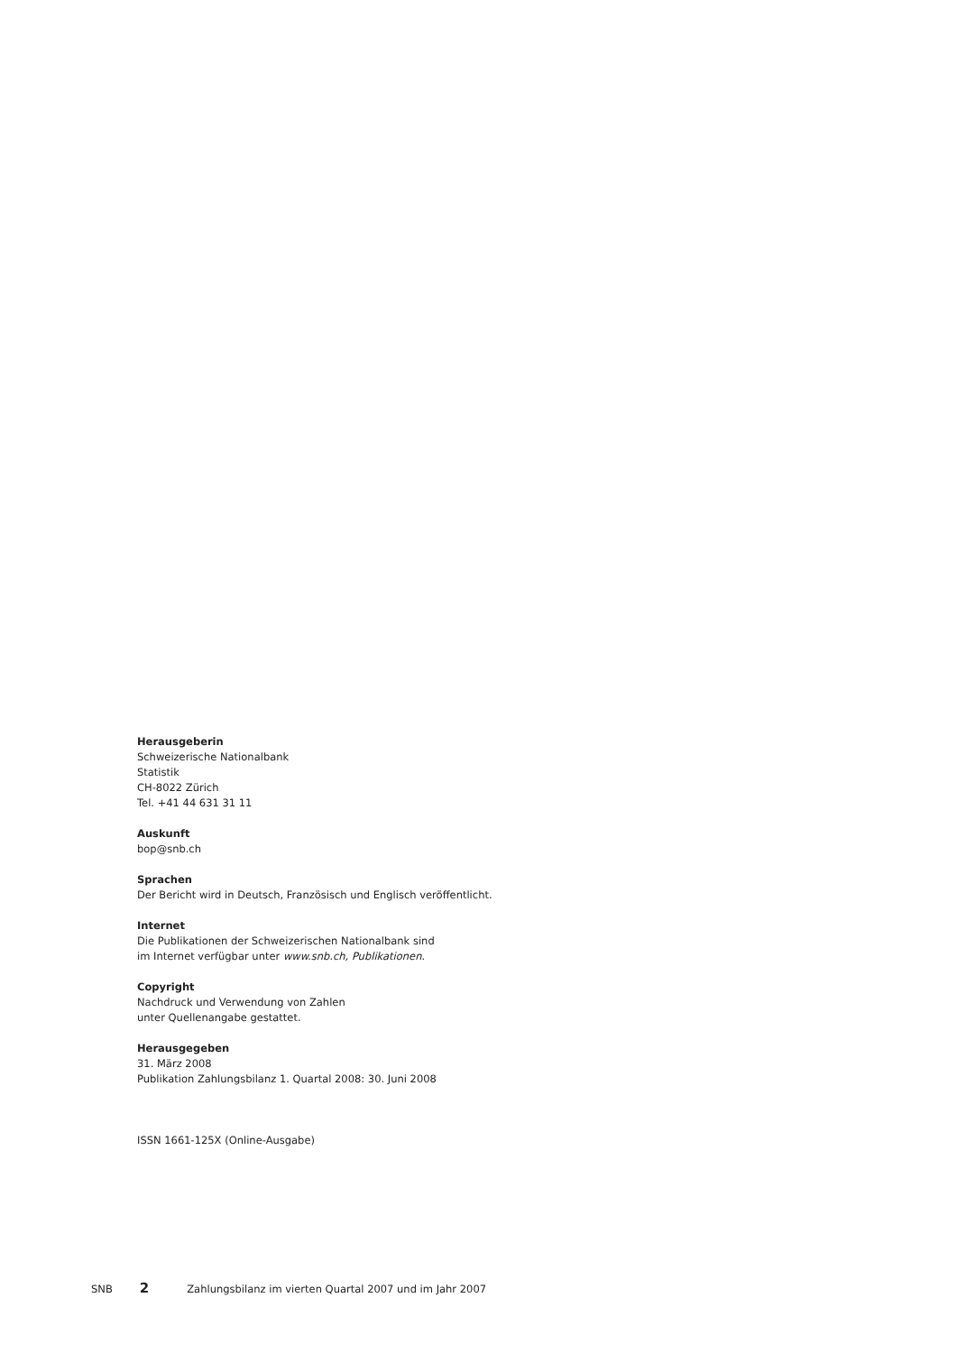Herausgeberin
Schweizerische Nationalbank
Statistik
CH-8022 Zürich
Tel. +41 44 631 31 11
Auskunft
bop@snb.ch
Sprachen
Der Bericht wird in Deutsch, Französisch und Englisch veröffentlicht.
Internet
Die Publikationen der Schweizerischen Nationalbank sind
im Internet verfügbar unter www.snb.ch, Publikationen.
Copyright
Nachdruck und Verwendung von Zahlen
unter Quellenangabe gestattet.
Herausgegeben
31. März 2008
Publikation Zahlungsbilanz 1. Quartal 2008: 30. Juni 2008
ISSN 1661-125X (Online-Ausgabe)
SNB 2 Zahlungsbilanz im vierten Quartal 2007 und im Jahr 2007